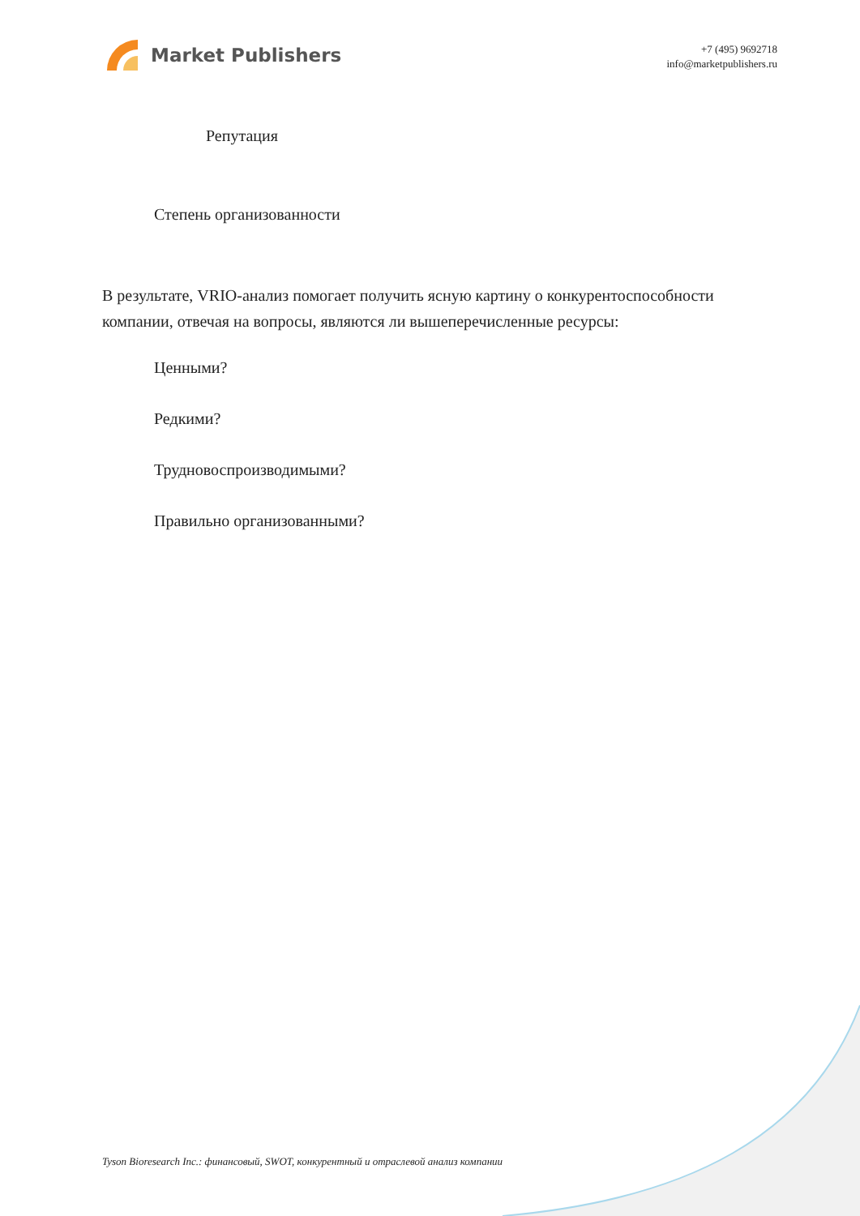Market Publishers
+7 (495) 9692718
info@marketpublishers.ru
Репутация
Степень организованности
В результате, VRIO-анализ помогает получить ясную картину о конкурентоспособности компании, отвечая на вопросы, являются ли вышеперечисленные ресурсы:
Ценными?
Редкими?
Трудновоспроизводимыми?
Правильно организованными?
Tyson Bioresearch Inc.: финансовый, SWOT, конкурентный и отраслевой анализ компании